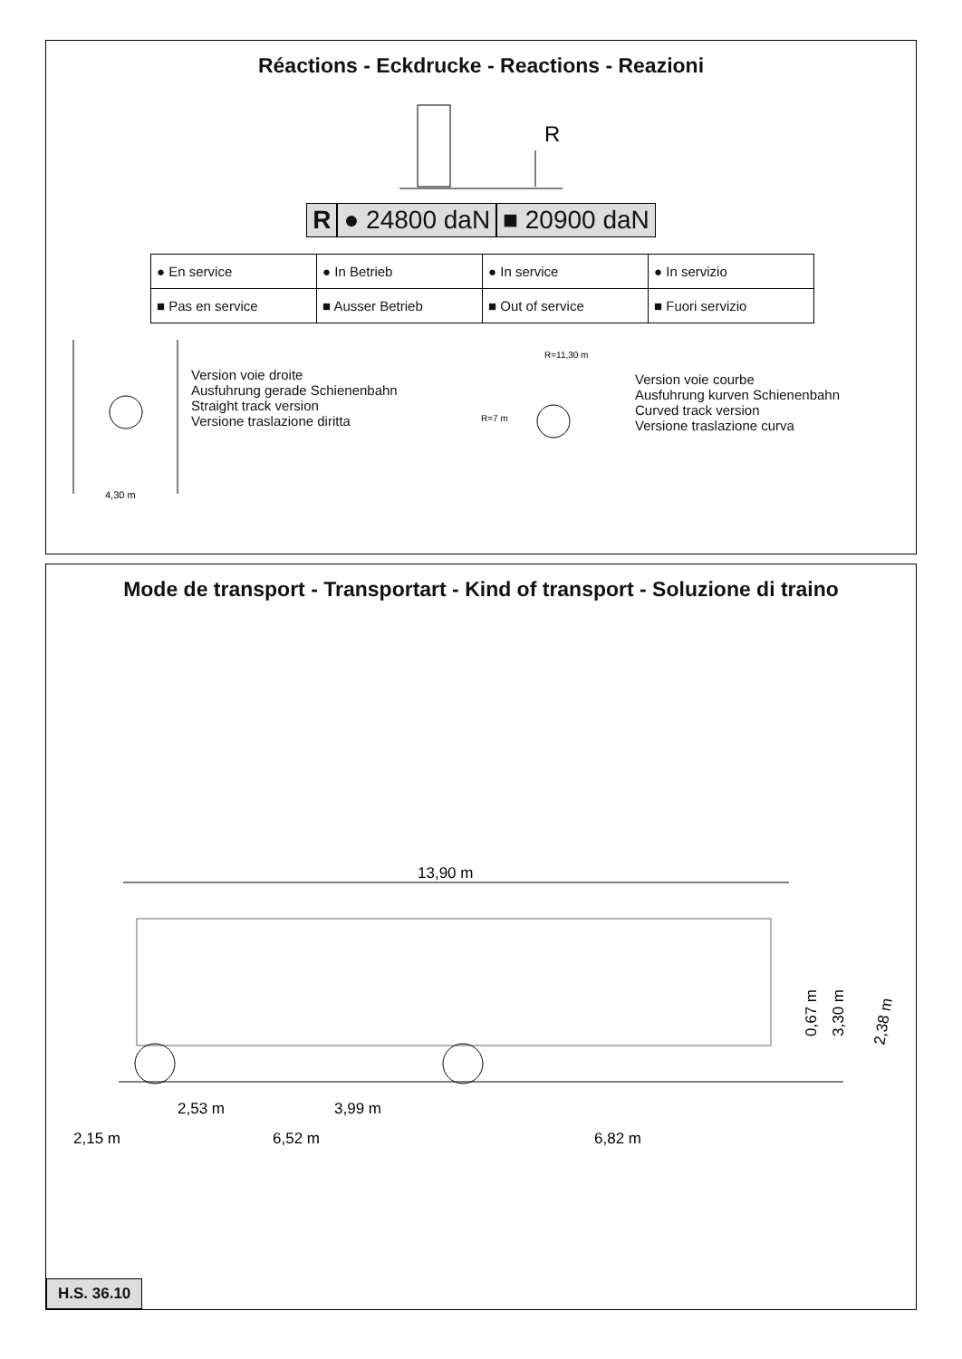Réactions - Eckdrucke - Reactions - Reazioni
R
R ● 24800 daN ■ 20900 daN
| ● En service | ● In Betrieb | ● In service | ● In servizio |
| ■ Pas en service | ■ Ausser Betrieb | ■ Out of service | ■ Fuori servizio |
4,30 m
Version voie droite
Ausfuhrung gerade Schienenbahn
Straight track version
Versione traslazione diritta
R=11,30 m
R=7 m
Version voie courbe
Ausfuhrung kurven Schienenbahn
Curved track version
Versione traslazione curva
Mode de transport - Transportart - Kind of transport - Soluzione di traino
13,90 m
2,53 m
3,99 m
2,15 m
6,52 m
6,82 m
0,67 m
3,30 m
2,38 m
H.S. 36.10